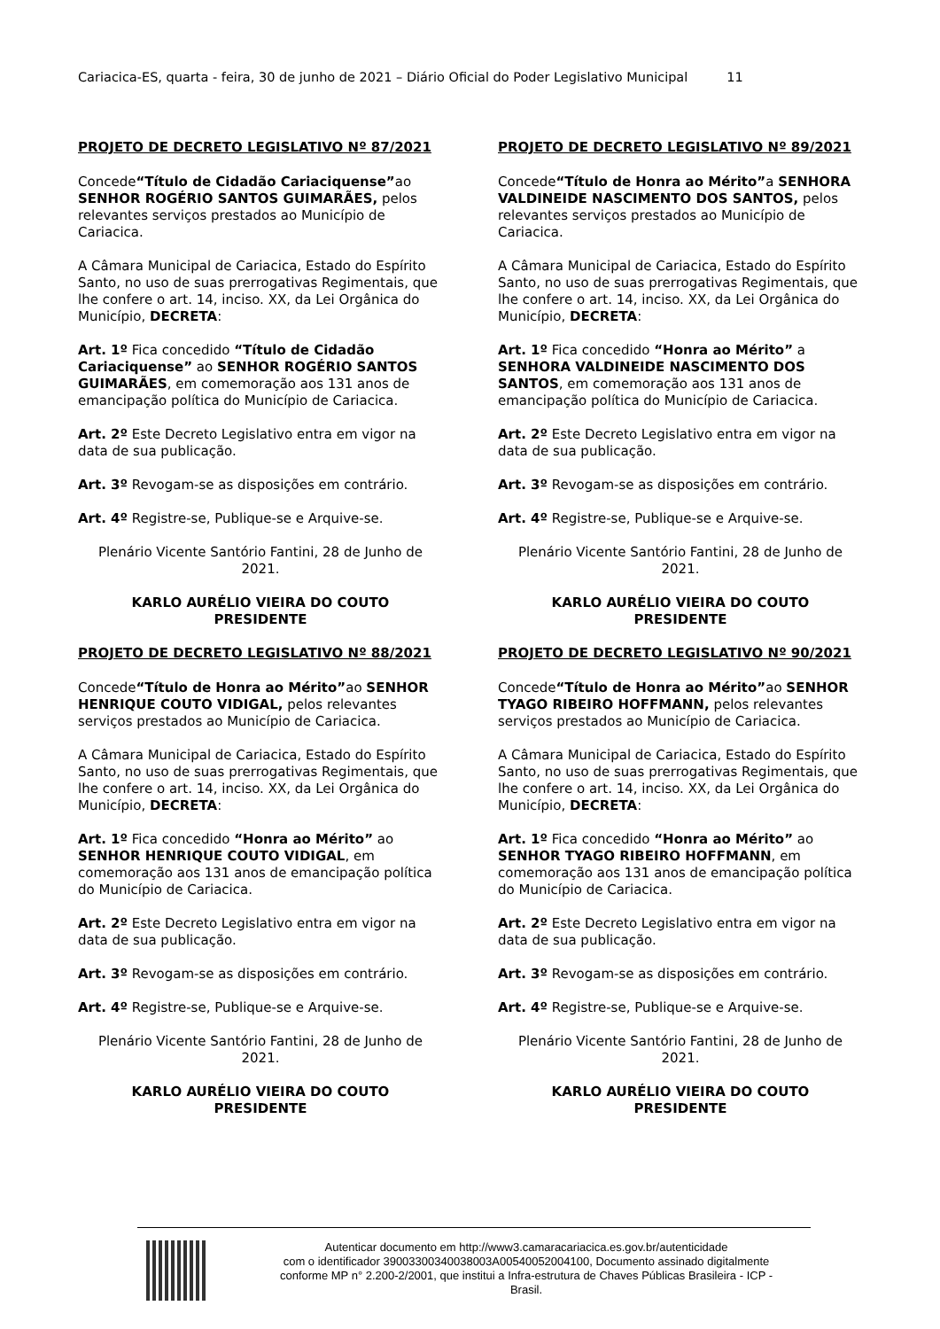Cariacica-ES, quarta - feira, 30 de junho de 2021 – Diário Oficial do Poder Legislativo Municipal 11
PROJETO DE DECRETO LEGISLATIVO Nº 87/2021
Concede“Título de Cidadão Cariaciquense”ao SENHOR ROGÉRIO SANTOS GUIMARÃES, pelos relevantes serviços prestados ao Município de Cariacica.
A Câmara Municipal de Cariacica, Estado do Espírito Santo, no uso de suas prerrogativas Regimentais, que lhe confere o art. 14, inciso. XX, da Lei Orgânica do Município, DECRETA:
Art. 1º Fica concedido “Título de Cidadão Cariaciquense” ao SENHOR ROGÉRIO SANTOS GUIMARÃES, em comemoração aos 131 anos de emancipação política do Município de Cariacica.
Art. 2º Este Decreto Legislativo entra em vigor na data de sua publicação.
Art. 3º Revogam-se as disposições em contrário.
Art. 4º Registre-se, Publique-se e Arquive-se.
Plenário Vicente Santório Fantini, 28 de Junho de 2021.
KARLO AURÉLIO VIEIRA DO COUTO
PRESIDENTE
PROJETO DE DECRETO LEGISLATIVO Nº 88/2021
Concede“Título de Honra ao Mérito”ao SENHOR HENRIQUE COUTO VIDIGAL, pelos relevantes serviços prestados ao Município de Cariacica.
A Câmara Municipal de Cariacica, Estado do Espírito Santo, no uso de suas prerrogativas Regimentais, que lhe confere o art. 14, inciso. XX, da Lei Orgânica do Município, DECRETA:
Art. 1º Fica concedido “Honra ao Mérito” ao SENHOR HENRIQUE COUTO VIDIGAL, em comemoração aos 131 anos de emancipação política do Município de Cariacica.
Art. 2º Este Decreto Legislativo entra em vigor na data de sua publicação.
Art. 3º Revogam-se as disposições em contrário.
Art. 4º Registre-se, Publique-se e Arquive-se.
Plenário Vicente Santório Fantini, 28 de Junho de 2021.
KARLO AURÉLIO VIEIRA DO COUTO
PRESIDENTE
PROJETO DE DECRETO LEGISLATIVO Nº 89/2021
Concede“Título de Honra ao Mérito”a SENHORA VALDINEIDE NASCIMENTO DOS SANTOS, pelos relevantes serviços prestados ao Município de Cariacica.
A Câmara Municipal de Cariacica, Estado do Espírito Santo, no uso de suas prerrogativas Regimentais, que lhe confere o art. 14, inciso. XX, da Lei Orgânica do Município, DECRETA:
Art. 1º Fica concedido “Honra ao Mérito” a SENHORA VALDINEIDE NASCIMENTO DOS SANTOS, em comemoração aos 131 anos de emancipação política do Município de Cariacica.
Art. 2º Este Decreto Legislativo entra em vigor na data de sua publicação.
Art. 3º Revogam-se as disposições em contrário.
Art. 4º Registre-se, Publique-se e Arquive-se.
Plenário Vicente Santório Fantini, 28 de Junho de 2021.
KARLO AURÉLIO VIEIRA DO COUTO
PRESIDENTE
PROJETO DE DECRETO LEGISLATIVO Nº 90/2021
Concede“Título de Honra ao Mérito”ao SENHOR TYAGO RIBEIRO HOFFMANN, pelos relevantes serviços prestados ao Município de Cariacica.
A Câmara Municipal de Cariacica, Estado do Espírito Santo, no uso de suas prerrogativas Regimentais, que lhe confere o art. 14, inciso. XX, da Lei Orgânica do Município, DECRETA:
Art. 1º Fica concedido “Honra ao Mérito” ao SENHOR TYAGO RIBEIRO HOFFMANN, em comemoração aos 131 anos de emancipação política do Município de Cariacica.
Art. 2º Este Decreto Legislativo entra em vigor na data de sua publicação.
Art. 3º Revogam-se as disposições em contrário.
Art. 4º Registre-se, Publique-se e Arquive-se.
Plenário Vicente Santório Fantini, 28 de Junho de 2021.
KARLO AURÉLIO VIEIRA DO COUTO
PRESIDENTE
Autenticar documento em http://www3.camaracariacica.es.gov.br/autenticidade
com o identificador 39003300340038003A00540052004100, Documento assinado digitalmente
conforme MP n° 2.200-2/2001, que institui a Infra-estrutura de Chaves Públicas Brasileira - ICP -
Brasil.